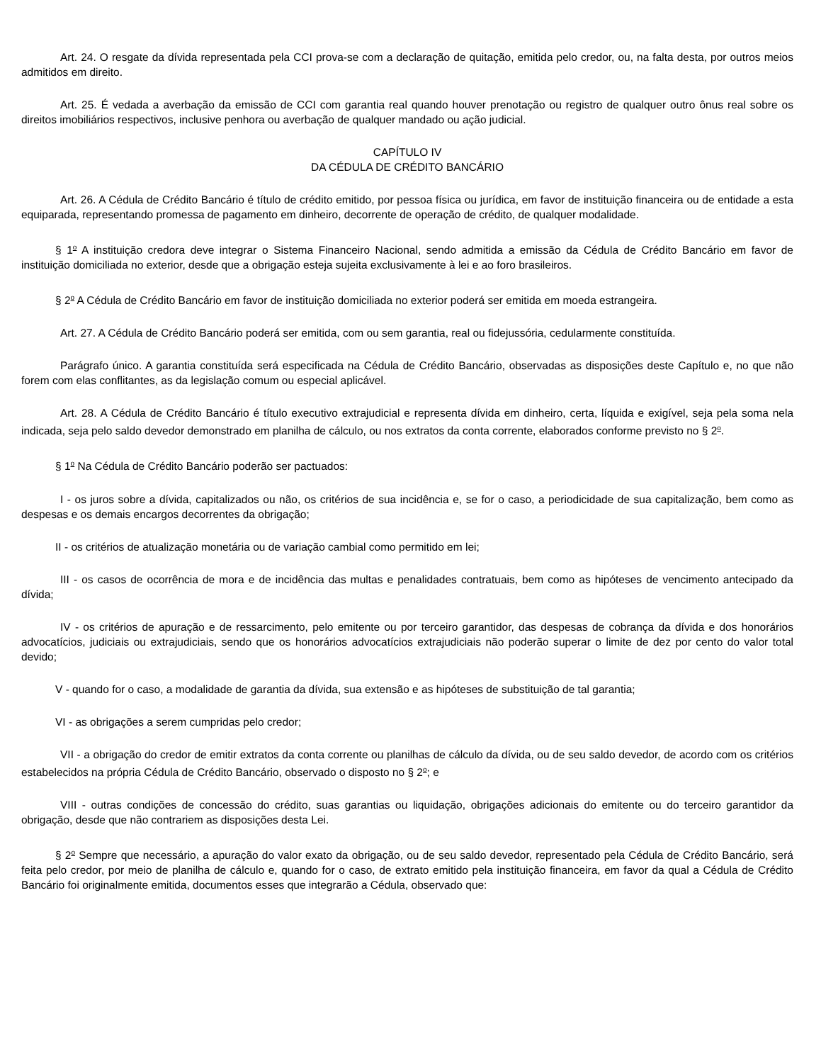Art. 24. O resgate da dívida representada pela CCI prova-se com a declaração de quitação, emitida pelo credor, ou, na falta desta, por outros meios admitidos em direito.
Art. 25. É vedada a averbação da emissão de CCI com garantia real quando houver prenotação ou registro de qualquer outro ônus real sobre os direitos imobiliários respectivos, inclusive penhora ou averbação de qualquer mandado ou ação judicial.
CAPÍTULO IV
DA CÉDULA DE CRÉDITO BANCÁRIO
Art. 26. A Cédula de Crédito Bancário é título de crédito emitido, por pessoa física ou jurídica, em favor de instituição financeira ou de entidade a esta equiparada, representando promessa de pagamento em dinheiro, decorrente de operação de crédito, de qualquer modalidade.
§ 1<sup>o</sup> A instituição credora deve integrar o Sistema Financeiro Nacional, sendo admitida a emissão da Cédula de Crédito Bancário em favor de instituição domiciliada no exterior, desde que a obrigação esteja sujeita exclusivamente à lei e ao foro brasileiros.
§ 2<sup>o</sup> A Cédula de Crédito Bancário em favor de instituição domiciliada no exterior poderá ser emitida em moeda estrangeira.
Art. 27. A Cédula de Crédito Bancário poderá ser emitida, com ou sem garantia, real ou fidejussória, cedularmente constituída.
Parágrafo único. A garantia constituída será especificada na Cédula de Crédito Bancário, observadas as disposições deste Capítulo e, no que não forem com elas conflitantes, as da legislação comum ou especial aplicável.
Art. 28. A Cédula de Crédito Bancário é título executivo extrajudicial e representa dívida em dinheiro, certa, líquida e exigível, seja pela soma nela indicada, seja pelo saldo devedor demonstrado em planilha de cálculo, ou nos extratos da conta corrente, elaborados conforme previsto no § 2<sup>o</sup>.
§ 1<sup>o</sup> Na Cédula de Crédito Bancário poderão ser pactuados:
I - os juros sobre a dívida, capitalizados ou não, os critérios de sua incidência e, se for o caso, a periodicidade de sua capitalização, bem como as despesas e os demais encargos decorrentes da obrigação;
II - os critérios de atualização monetária ou de variação cambial como permitido em lei;
III - os casos de ocorrência de mora e de incidência das multas e penalidades contratuais, bem como as hipóteses de vencimento antecipado da dívida;
IV - os critérios de apuração e de ressarcimento, pelo emitente ou por terceiro garantidor, das despesas de cobrança da dívida e dos honorários advocatícios, judiciais ou extrajudiciais, sendo que os honorários advocatícios extrajudiciais não poderão superar o limite de dez por cento do valor total devido;
V - quando for o caso, a modalidade de garantia da dívida, sua extensão e as hipóteses de substituição de tal garantia;
VI - as obrigações a serem cumpridas pelo credor;
VII - a obrigação do credor de emitir extratos da conta corrente ou planilhas de cálculo da dívida, ou de seu saldo devedor, de acordo com os critérios estabelecidos na própria Cédula de Crédito Bancário, observado o disposto no § 2<sup>o</sup>; e
VIII - outras condições de concessão do crédito, suas garantias ou liquidação, obrigações adicionais do emitente ou do terceiro garantidor da obrigação, desde que não contrariem as disposições desta Lei.
§ 2<sup>o</sup> Sempre que necessário, a apuração do valor exato da obrigação, ou de seu saldo devedor, representado pela Cédula de Crédito Bancário, será feita pelo credor, por meio de planilha de cálculo e, quando for o caso, de extrato emitido pela instituição financeira, em favor da qual a Cédula de Crédito Bancário foi originalmente emitida, documentos esses que integrarão a Cédula, observado que: